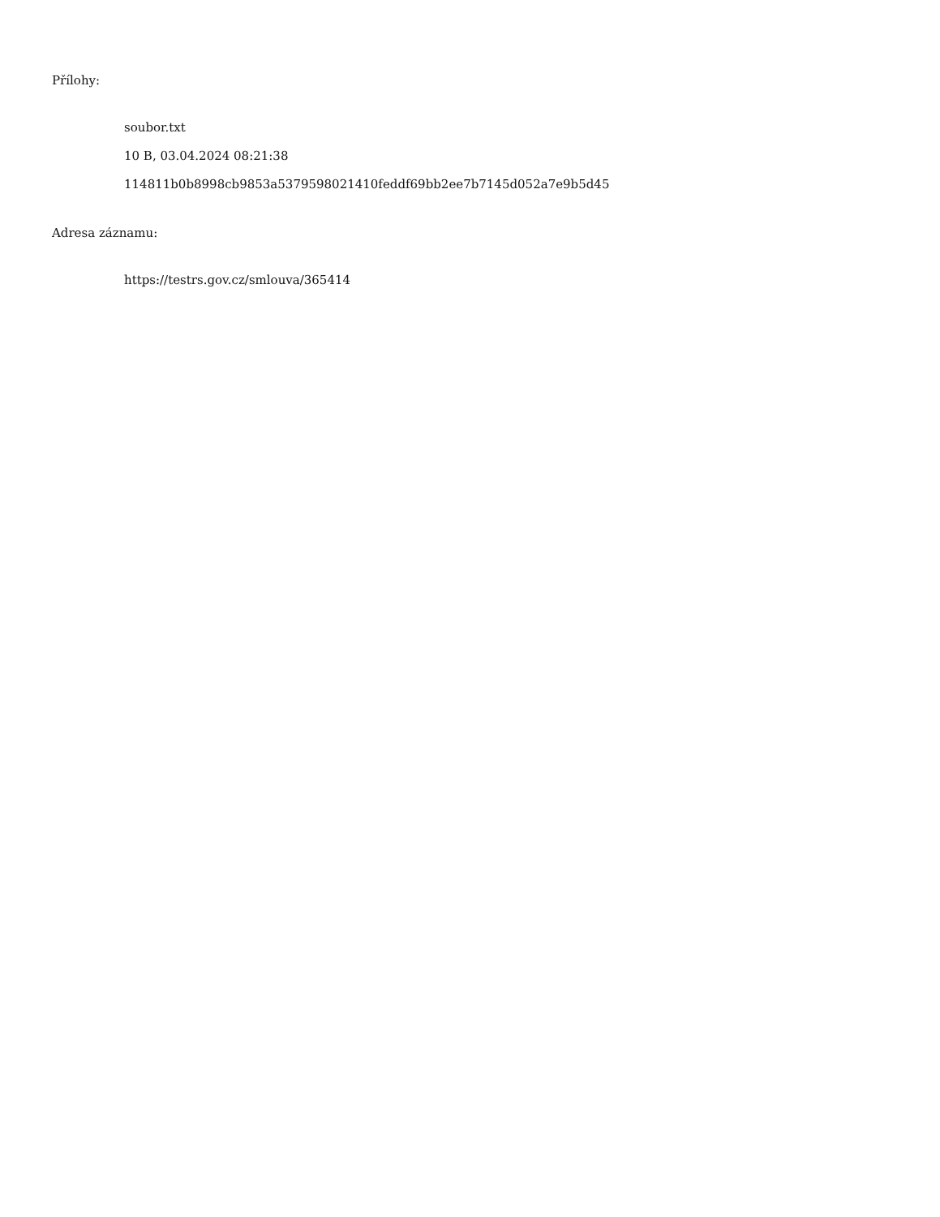Přílohy:
soubor.txt
10 B, 03.04.2024 08:21:38
114811b0b8998cb9853a5379598021410feddf69bb2ee7b7145d052a7e9b5d45
Adresa záznamu:
https://testrs.gov.cz/smlouva/365414